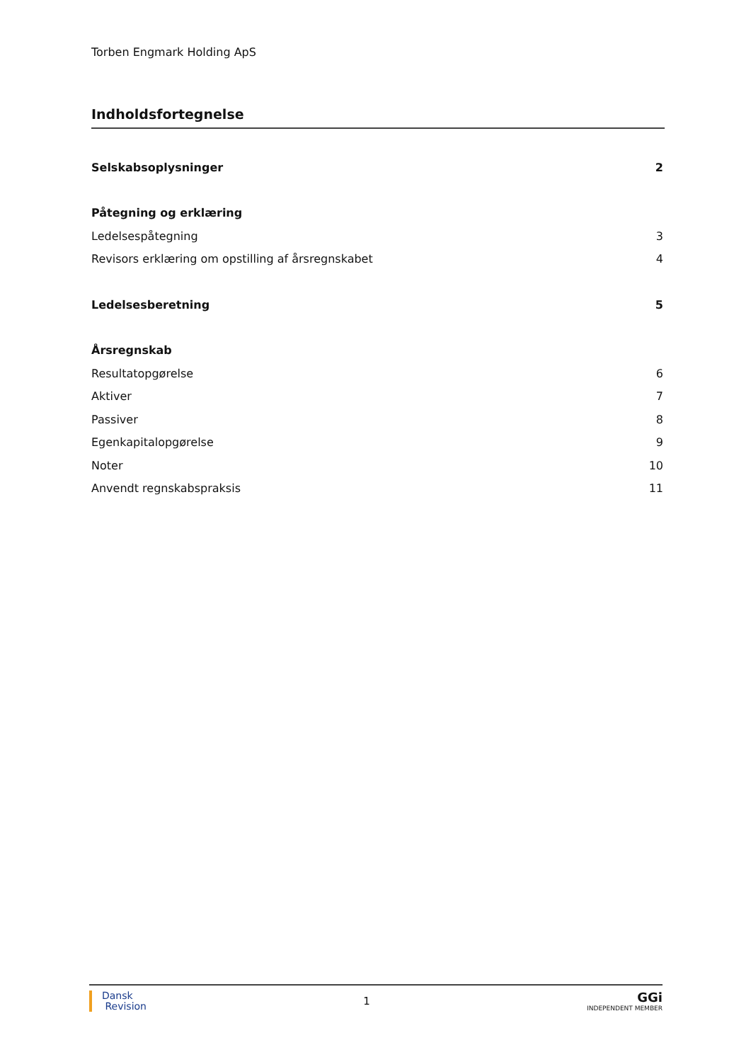Torben Engmark Holding ApS
Indholdsfortegnelse
Selskabsoplysninger 2
Påtegning og erklæring
Ledelsespåtegning 3
Revisors erklæring om opstilling af årsregnskabet 4
Ledelsesberetning 5
Årsregnskab
Resultatopgørelse 6
Aktiver 7
Passiver 8
Egenkapitalopgørelse 9
Noter 10
Anvendt regnskabspraksis 11
Dansk
Revision
1
GGi
INDEPENDENT MEMBER